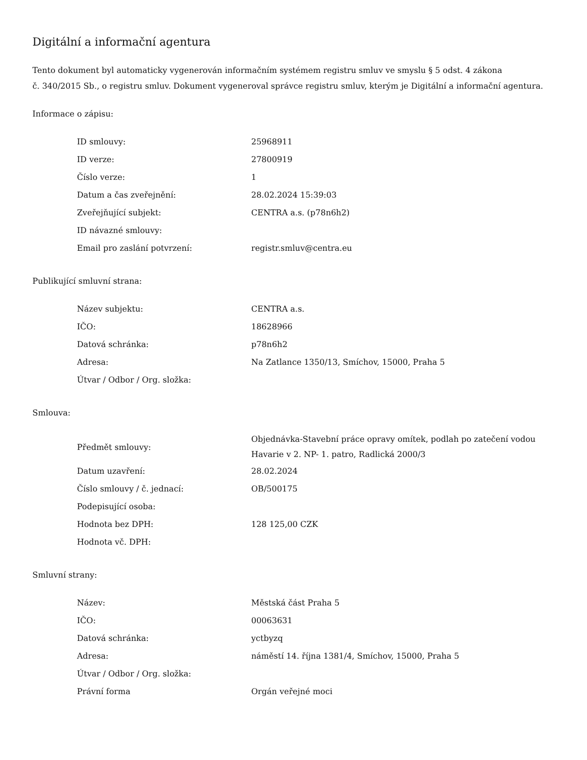Digitální a informační agentura
Tento dokument byl automaticky vygenerován informačním systémem registru smluv ve smyslu § 5 odst. 4 zákona
č. 340/2015 Sb., o registru smluv. Dokument vygeneroval správce registru smluv, kterým je Digitální a informační agentura.
Informace o zápisu:
| ID smlouvy: | 25968911 |
| ID verze: | 27800919 |
| Číslo verze: | 1 |
| Datum a čas zveřejnění: | 28.02.2024 15:39:03 |
| Zveřejňující subjekt: | CENTRA a.s. (p78n6h2) |
| ID návazné smlouvy: | |
| Email pro zaslání potvrzení: | registr.smluv@centra.eu |
Publikující smluvní strana:
| Název subjektu: | CENTRA a.s. |
| IČO: | 18628966 |
| Datová schránka: | p78n6h2 |
| Adresa: | Na Zatlance 1350/13, Smíchov, 15000, Praha 5 |
| Útvar / Odbor / Org. složka: | |
Smlouva:
| Předmět smlouvy: | Objednávka-Stavební práce opravy omítek, podlah po zatečení vodou Havarie v 2. NP- 1. patro, Radlická 2000/3 |
| Datum uzavření: | 28.02.2024 |
| Číslo smlouvy / č. jednací: | OB/500175 |
| Podepisující osoba: | |
| Hodnota bez DPH: | 128 125,00 CZK |
| Hodnota vč. DPH: | |
Smluvní strany:
| Název: | Městská část Praha 5 |
| IČO: | 00063631 |
| Datová schránka: | yctbyzq |
| Adresa: | náměstí 14. října 1381/4, Smíchov, 15000, Praha 5 |
| Útvar / Odbor / Org. složka: | |
| Právní forma | Orgán veřejné moci |